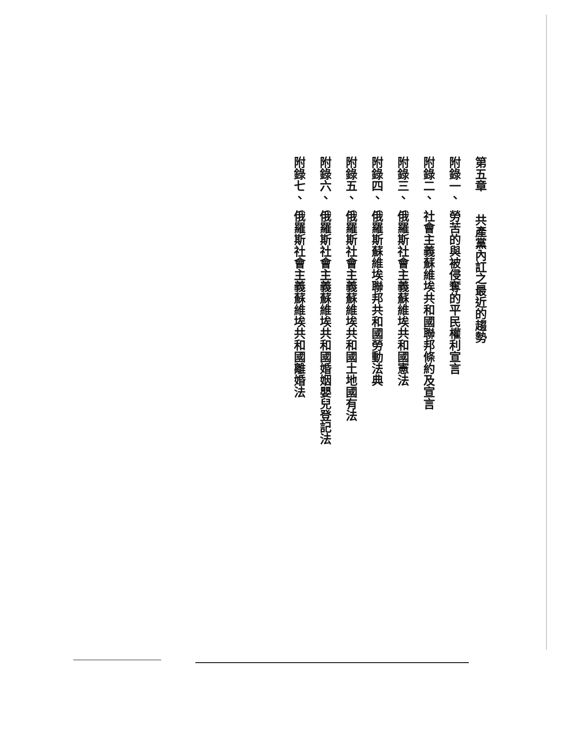第五章 共產黨內訌之最近的趨勢
附錄一、勞苦的與被侵奪的平民權利宣言
附錄二、社會主義蘇維埃共和國聯邦條約及宣言
附錄三、俄羅斯社會主義蘇維埃共和國憲法
附錄四、俄羅斯蘇維埃聯邦共和國勞動法典
附錄五、俄羅斯社會主義蘇維埃共和國土地國有法
附錄六、俄羅斯社會主義蘇維埃共和國婚姻嬰兒登記法
附錄七、俄羅斯社會主義蘇維埃共和國離婚法